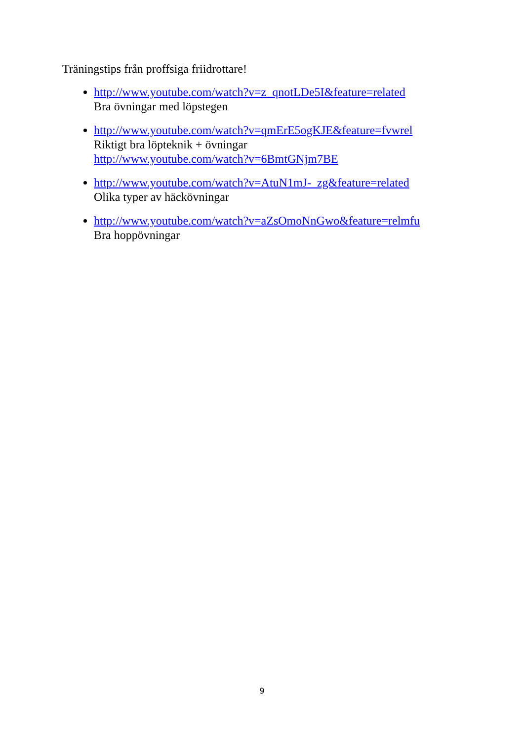Träningstips från proffsiga friidrottare!
http://www.youtube.com/watch?v=z_qnotLDe5I&feature=related
Bra övningar med löpstegen
http://www.youtube.com/watch?v=qmErE5ogKJE&feature=fvwrel
Riktigt bra löpteknik + övningar
http://www.youtube.com/watch?v=6BmtGNjm7BE
http://www.youtube.com/watch?v=AtuN1mJ-_zg&feature=related
Olika typer av häckövningar
http://www.youtube.com/watch?v=aZsOmoNnGwo&feature=relmfu
Bra hoppövningar
9